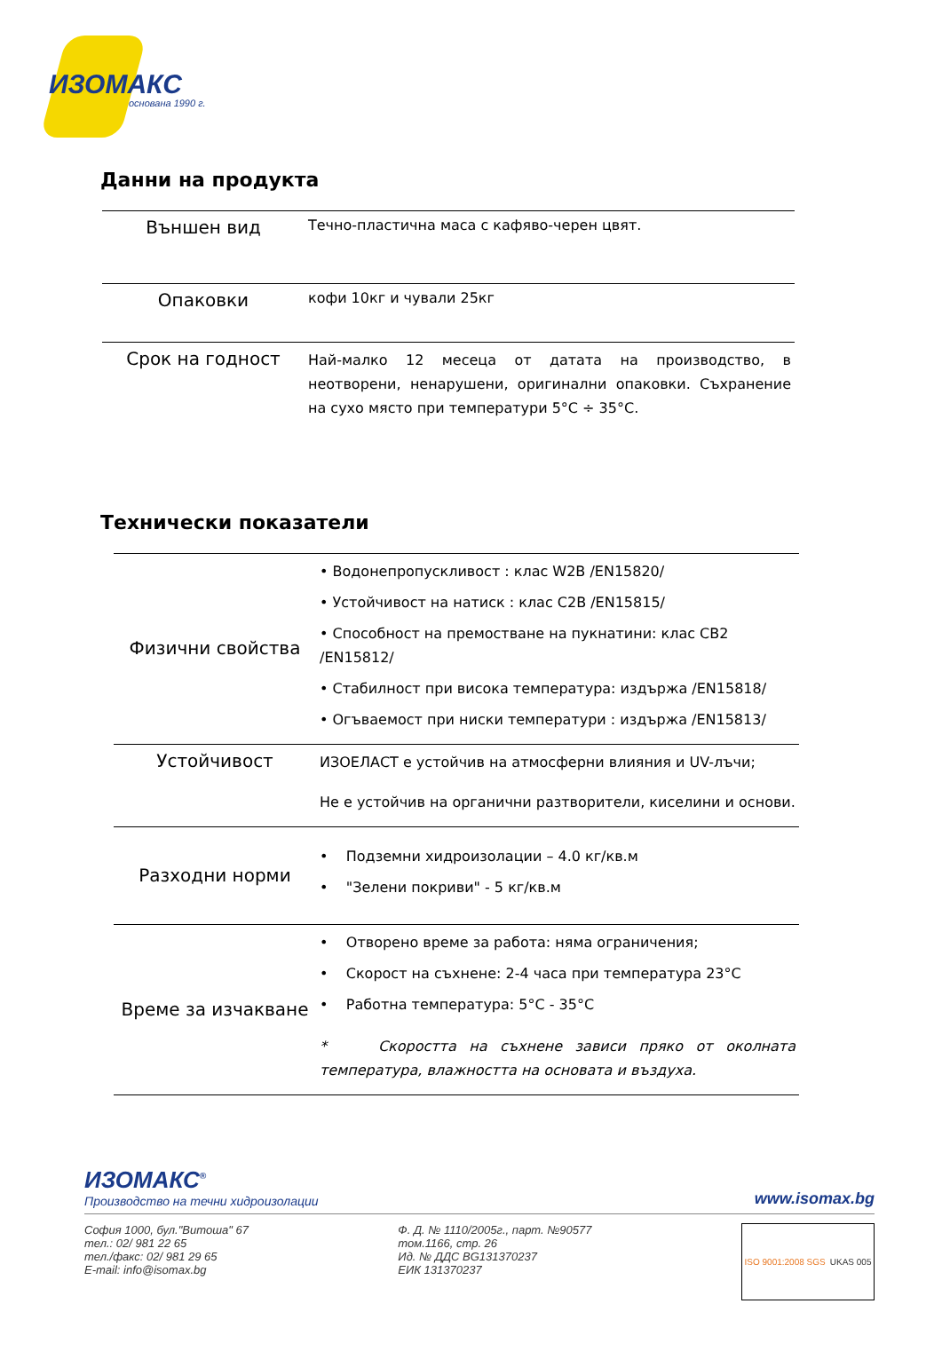ИЗОМАКС
основана 1990 г.
Данни на продукта
| Външен вид | Течно-пластична маса с кафяво-черен цвят. |
| Опаковки | кофи 10кг и чували 25кг |
| Срок на годност | Най-малко 12 месеца от датата на производство, в неотворени, ненарушени, оригинални опаковки. Съхранение на сухо място при температури 5°С ÷ 35°С. |
Технически показатели
| Физични свойства | • Водонепропускливост : клас W2B /EN15820/ • Устойчивост на натиск : клас C2B /EN15815/ • Способност на премостване на пукнатини: клас CB2 /EN15812/ • Стабилност при висока температура: издържа /EN15818/ • Огъваемост при ниски температури : издържа /EN15813/ |
| Устойчивост | ИЗОЕЛАСТ е устойчив на атмосферни влияния и UV-лъчи; Не е устойчив на органични разтворители, киселини и основи. |
| Разходни норми | • Подземни хидроизолации – 4.0 кг/кв.м • "Зелени покриви" - 5 кг/кв.м |
| Време за изчакване | • Отворено време за работа: няма ограничения; • Скорост на съхнене: 2-4 часа при температура 23°С • Работна температура: 5°С - 35°С * Скоростта на съхнене зависи пряко от околната температура, влажността на основата и въздуха. |
ИЗОМАКС<sup>®</sup>
Производство на течни хидроизолации
www.isomax.bg
София 1000, бул."Витоша" 67
тел.: 02/ 981 22 65
тел./факс: 02/ 981 29 65
E-mail: info@isomax.bg
Ф. Д. № 1110/2005г., парт. №90577
том.1166, стр. 26
Ид. № ДДС BG131370237
ЕИК 131370237
ISO 9001:2008 SGS UKAS 005